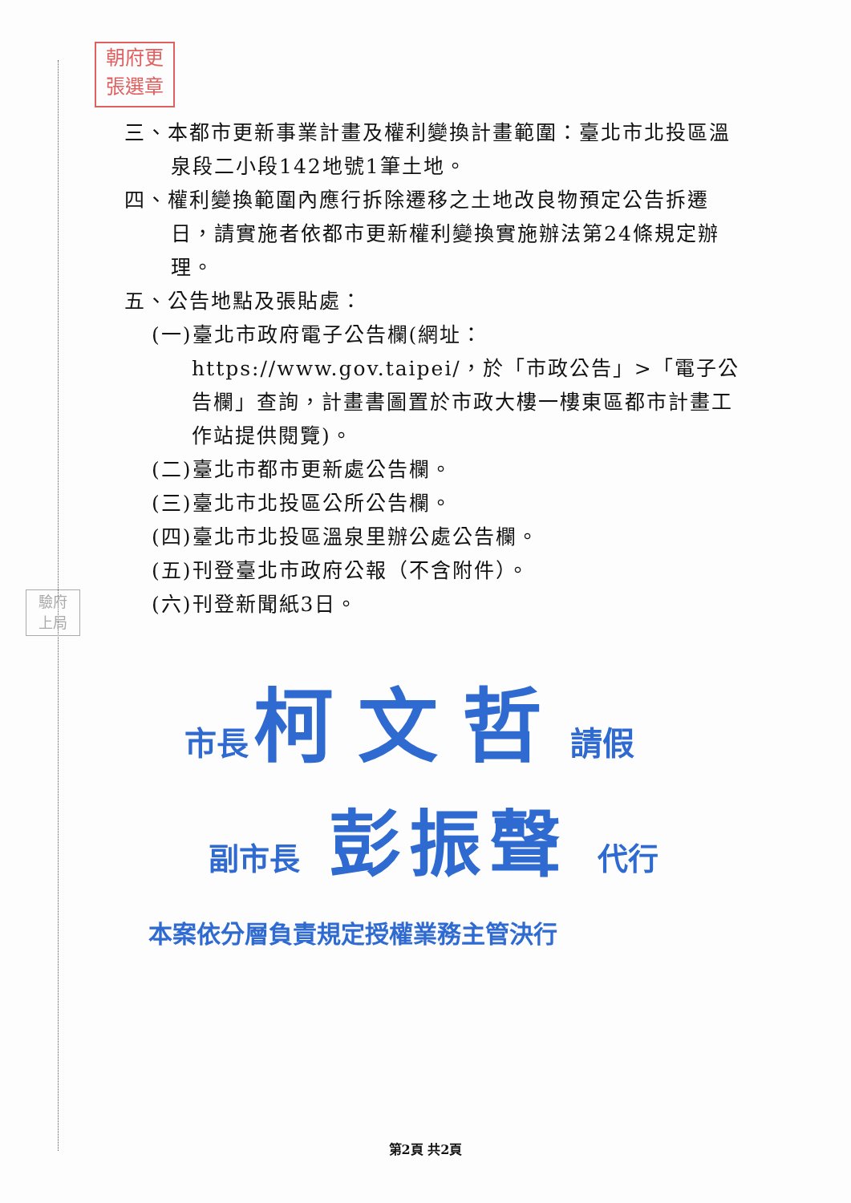朝府更
張選章
驗府
上局
三、本都市更新事業計畫及權利變換計畫範圍：臺北市北投區溫泉段二小段142地號1筆土地。
四、權利變換範圍內應行拆除遷移之土地改良物預定公告拆遷日，請實施者依都市更新權利變換實施辦法第24條規定辦理。
五、公告地點及張貼處：
(一)臺北市政府電子公告欄(網址：https://www.gov.taipei/，於「市政公告」>「電子公告欄」查詢，計畫書圖置於市政大樓一樓東區都市計畫工作站提供閱覽)。
(二)臺北市都市更新處公告欄。
(三)臺北市北投區公所公告欄。
(四)臺北市北投區溫泉里辦公處公告欄。
(五)刊登臺北市政府公報（不含附件）。
(六)刊登新聞紙3日。
市長 柯文哲 請假
副市長 彭振聲 代行
本案依分層負責規定授權業務主管決行
第2頁 共2頁